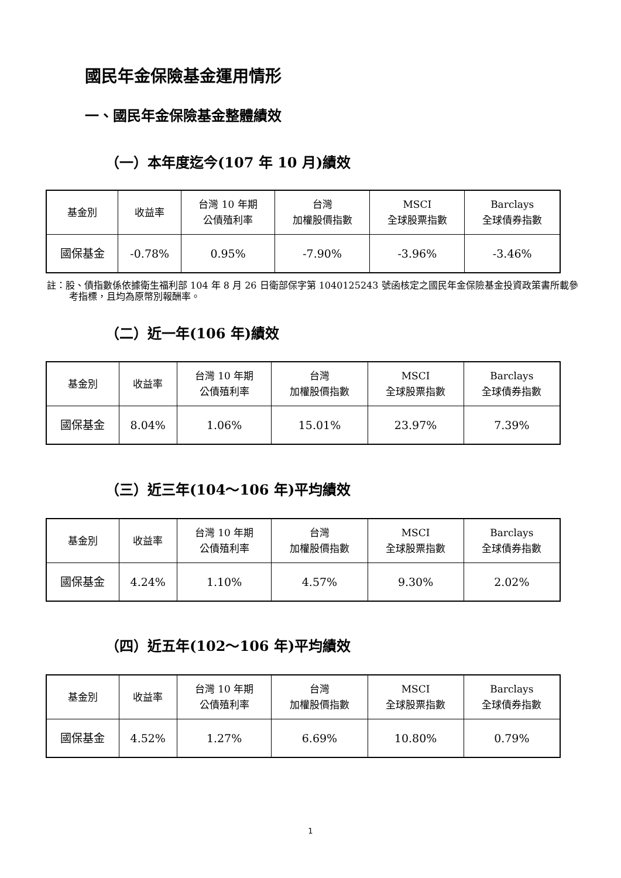國民年金保險基金運用情形
一、國民年金保險基金整體績效
（一）本年度迄今(107 年 10 月)績效
| 基金別 | 收益率 | 台灣 10 年期 公債殖利率 | 台灣 加權股價指數 | MSCI 全球股票指數 | Barclays 全球債券指數 |
| --- | --- | --- | --- | --- | --- |
| 國保基金 | -0.78% | 0.95% | -7.90% | -3.96% | -3.46% |
註：股、債指數係依據衛生福利部 104 年 8 月 26 日衛部保字第 1040125243 號函核定之國民年金保險基金投資政策書所載參考指標，且均為原幣別報酬率。
（二）近一年(106 年)績效
| 基金別 | 收益率 | 台灣 10 年期 公債殖利率 | 台灣 加權股價指數 | MSCI 全球股票指數 | Barclays 全球債券指數 |
| --- | --- | --- | --- | --- | --- |
| 國保基金 | 8.04% | 1.06% | 15.01% | 23.97% | 7.39% |
（三）近三年(104～106 年)平均績效
| 基金別 | 收益率 | 台灣 10 年期 公債殖利率 | 台灣 加權股價指數 | MSCI 全球股票指數 | Barclays 全球債券指數 |
| --- | --- | --- | --- | --- | --- |
| 國保基金 | 4.24% | 1.10% | 4.57% | 9.30% | 2.02% |
（四）近五年(102～106 年)平均績效
| 基金別 | 收益率 | 台灣 10 年期 公債殖利率 | 台灣 加權股價指數 | MSCI 全球股票指數 | Barclays 全球債券指數 |
| --- | --- | --- | --- | --- | --- |
| 國保基金 | 4.52% | 1.27% | 6.69% | 10.80% | 0.79% |
1